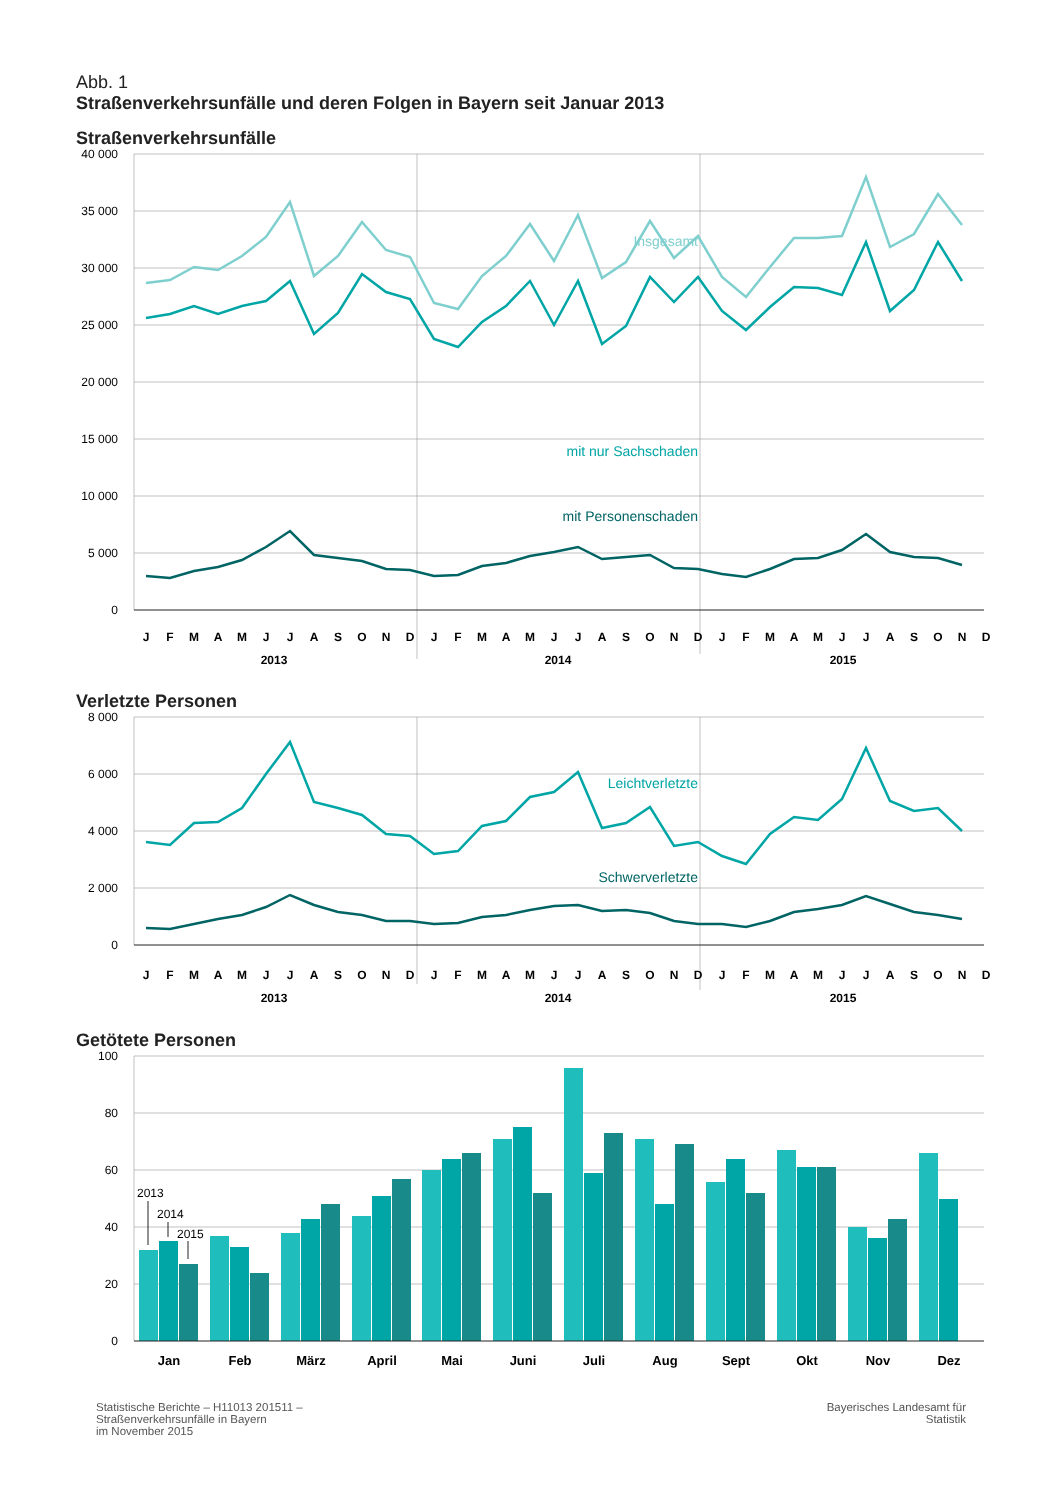Abb. 1
Straßenverkehrsunfälle und deren Folgen in Bayern seit Januar 2013
Straßenverkehrsunfälle
40 000
35 000
30 000
25 000
20 000
15 000
10 000
5 000
0
Insgesamt
mit nur Sachschaden
mit Personenschaden
J
F
M
A
M
J
J
A
S
O
N
D
J
F
M
A
M
J
J
A
S
O
N
D
J
F
M
A
M
J
J
A
S
O
N
D
2013
2014
2015
Verletzte Personen
8 000
6 000
4 000
2 000
0
Leichtverletzte
Schwerverletzte
J
F
M
A
M
J
J
A
S
O
N
D
J
F
M
A
M
J
J
A
S
O
N
D
J
F
M
A
M
J
J
A
S
O
N
D
2013
2014
2015
Getötete Personen
100
80
60
40
20
0
2013
2014
2015
Jan
Feb
März
April
Mai
Juni
Juli
Aug
Sept
Okt
Nov
Dez
Statistische Berichte – H11013 201511 –
Straßenverkehrsunfälle in Bayern
im November 2015
Bayerisches Landesamt für
Statistik